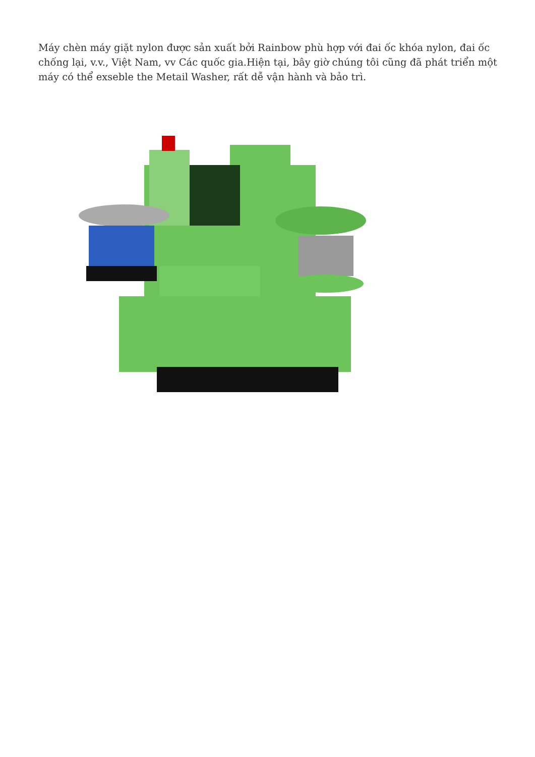Máy chèn máy giặt nylon được sản xuất bởi Rainbow phù hợp với đai ốc khóa nylon, đai ốc chống lại, v.v., Việt Nam, vv Các quốc gia.Hiện tại, bây giờ chúng tôi cũng đã phát triển một máy có thể exseble the Metail Washer, rất dễ vận hành và bảo trì.